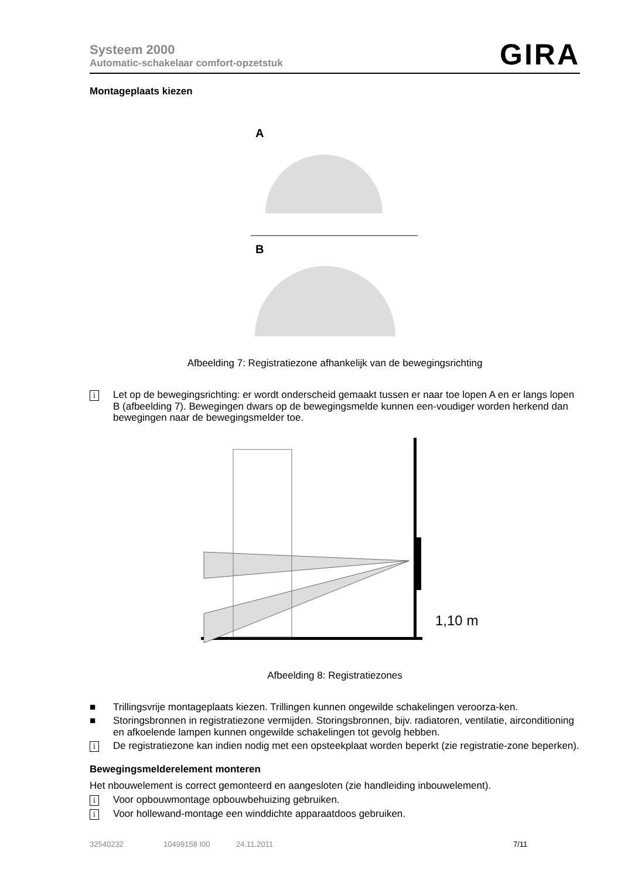Systeem 2000
Automatic-schakelaar comfort-opzetstuk
GIRA
Montageplaats kiezen
A
B
Afbeelding 7: Registratiezone afhankelijk van de bewegingsrichting
i Let op de bewegingsrichting: er wordt onderscheid gemaakt tussen er naar toe lopen A en er langs lopen B (afbeelding 7). Bewegingen dwars op de bewegingsmelde kunnen een-voudiger worden herkend dan bewegingen naar de bewegingsmelder toe.
1,10 m
Afbeelding 8: Registratiezones
■ Trillingsvrije montageplaats kiezen. Trillingen kunnen ongewilde schakelingen veroorza-ken.
■ Storingsbronnen in registratiezone vermijden. Storingsbronnen, bijv. radiatoren, ventilatie, airconditioning en afkoelende lampen kunnen ongewilde schakelingen tot gevolg hebben.
i De registratiezone kan indien nodig met een opsteekplaat worden beperkt (zie registratie-zone beperken).
Bewegingsmelderelement monteren
Het nbouwelement is correct gemonteerd en aangesloten (zie handleiding inbouwelement).
i Voor opbouwmontage opbouwbehuizing gebruiken.
i Voor hollewand-montage een winddichte apparaatdoos gebruiken.
32540232 10499158 I00 24.11.2011 7/11